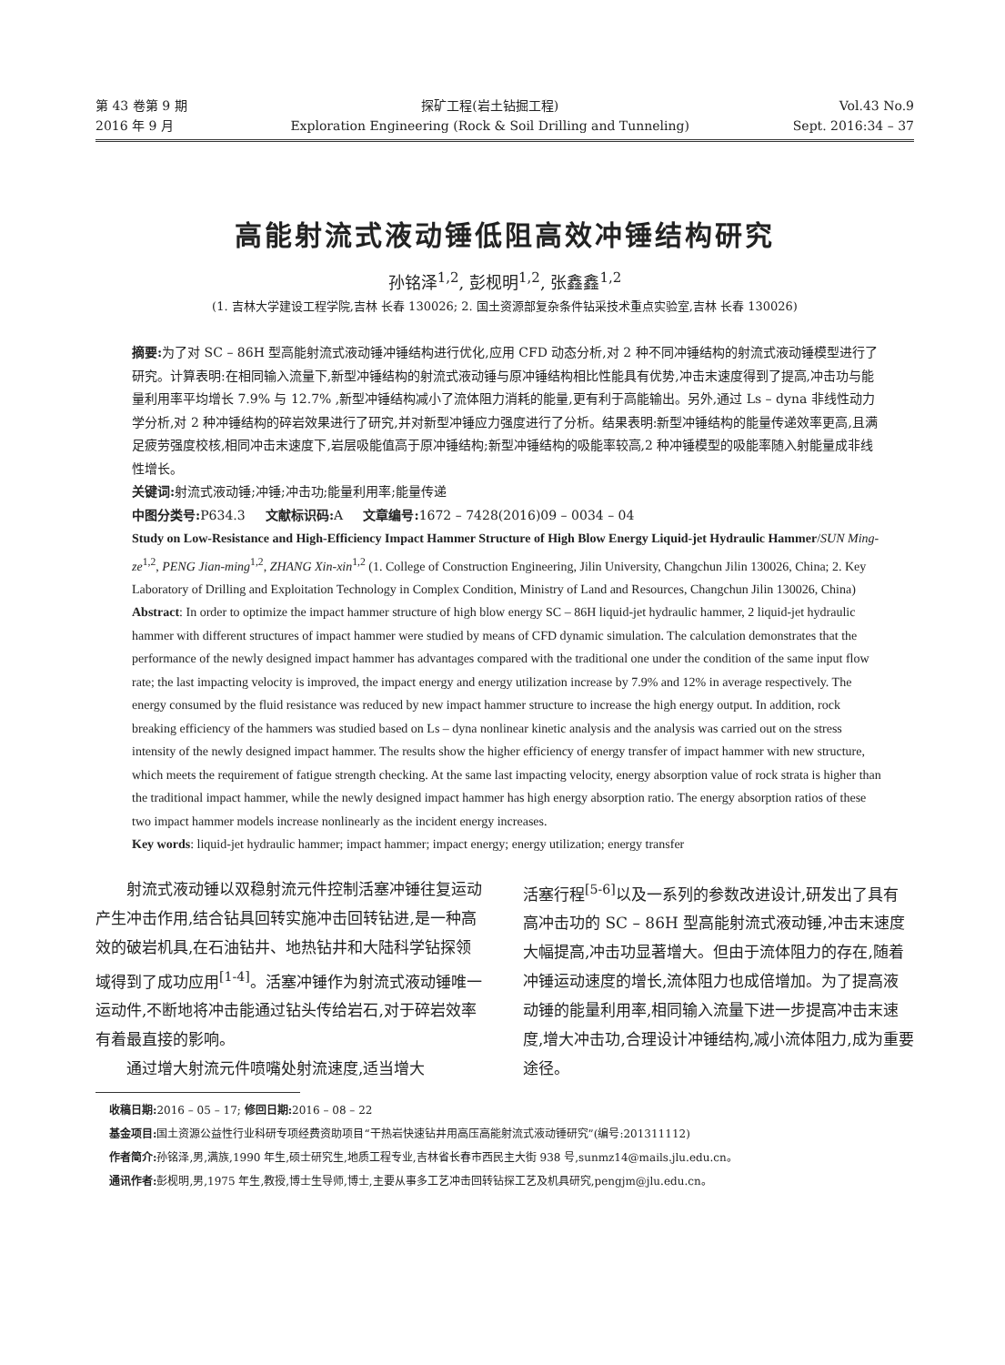第 43 卷第 9 期
2016 年 9 月
探矿工程(岩土钻掘工程)
Exploration Engineering (Rock & Soil Drilling and Tunneling)
Vol.43 No.9
Sept. 2016:34 – 37
高能射流式液动锤低阻高效冲锤结构研究
孙铭泽<sup>1,2</sup>, 彭枧明<sup>1,2</sup>, 张鑫鑫<sup>1,2</sup>
(1. 吉林大学建设工程学院,吉林 长春 130026; 2. 国土资源部复杂条件钻采技术重点实验室,吉林 长春 130026)
摘要: 为了对 SC – 86H 型高能射流式液动锤冲锤结构进行优化,应用 CFD 动态分析,对 2 种不同冲锤结构的射流式液动锤模型进行了研究。计算表明:在相同输入流量下,新型冲锤结构的射流式液动锤与原冲锤结构相比性能具有优势,冲击末速度得到了提高,冲击功与能量利用率平均增长 7.9% 与 12.7% ,新型冲锤结构减小了流体阻力消耗的能量,更有利于高能输出。另外,通过 Ls – dyna 非线性动力学分析,对 2 种冲锤结构的碎岩效果进行了研究,并对新型冲锤应力强度进行了分析。结果表明:新型冲锤结构的能量传递效率更高,且满足疲劳强度校核,相同冲击末速度下,岩层吸能值高于原冲锤结构;新型冲锤结构的吸能率较高,2 种冲锤模型的吸能率随入射能量成非线性增长。
关键词: 射流式液动锤;冲锤;冲击功;能量利用率;能量传递
中图分类号: P634.3 文献标识码: A 文章编号: 1672 – 7428(2016)09 – 0034 – 04
Study on Low-Resistance and High-Efficiency Impact Hammer Structure of High Blow Energy Liquid-jet Hydraulic Hammer/SUN Ming-ze<sup>1,2</sup>, PENG Jian-ming<sup>1,2</sup>, ZHANG Xin-xin<sup>1,2</sup> (1. College of Construction Engineering, Jilin University, Changchun Jilin 130026, China; 2. Key Laboratory of Drilling and Exploitation Technology in Complex Condition, Ministry of Land and Resources, Changchun Jilin 130026, China)
Abstract: In order to optimize the impact hammer structure of high blow energy SC – 86H liquid-jet hydraulic hammer, 2 liquid-jet hydraulic hammer with different structures of impact hammer were studied by means of CFD dynamic simulation. The calculation demonstrates that the performance of the newly designed impact hammer has advantages compared with the traditional one under the condition of the same input flow rate; the last impacting velocity is improved, the impact energy and energy utilization increase by 7.9% and 12% in average respectively. The energy consumed by the fluid resistance was reduced by new impact hammer structure to increase the high energy output. In addition, rock breaking efficiency of the hammers was studied based on Ls – dyna nonlinear kinetic analysis and the analysis was carried out on the stress intensity of the newly designed impact hammer. The results show the higher efficiency of energy transfer of impact hammer with new structure, which meets the requirement of fatigue strength checking. At the same last impacting velocity, energy absorption value of rock strata is higher than the traditional impact hammer, while the newly designed impact hammer has high energy absorption ratio. The energy absorption ratios of these two impact hammer models increase nonlinearly as the incident energy increases.
Key words: liquid-jet hydraulic hammer; impact hammer; impact energy; energy utilization; energy transfer
射流式液动锤以双稳射流元件控制活塞冲锤往复运动产生冲击作用,结合钻具回转实施冲击回转钻进,是一种高效的破岩机具,在石油钻井、地热钻井和大陆科学钻探领域得到了成功应用<sup>[1-4]</sup>。活塞冲锤作为射流式液动锤唯一运动件,不断地将冲击能通过钻头传给岩石,对于碎岩效率有着最直接的影响。
通过增大射流元件喷嘴处射流速度,适当增大
活塞行程<sup>[5-6]</sup>以及一系列的参数改进设计,研发出了具有高冲击功的 SC – 86H 型高能射流式液动锤,冲击末速度大幅提高,冲击功显著增大。但由于流体阻力的存在,随着冲锤运动速度的增长,流体阻力也成倍增加。为了提高液动锤的能量利用率,相同输入流量下进一步提高冲击末速度,增大冲击功,合理设计冲锤结构,减小流体阻力,成为重要途径。
收稿日期: 2016 – 05 – 17; 修回日期: 2016 – 08 – 22
基金项目: 国土资源公益性行业科研专项经费资助项目“干热岩快速钻井用高压高能射流式液动锤研究”(编号:201311112)
作者简介: 孙铭泽,男,满族,1990 年生,硕士研究生,地质工程专业,吉林省长春市西民主大街 938 号,sunmz14@mails.jlu.edu.cn。
通讯作者: 彭枧明,男,1975 年生,教授,博士生导师,博士,主要从事多工艺冲击回转钻探工艺及机具研究,pengjm@jlu.edu.cn。